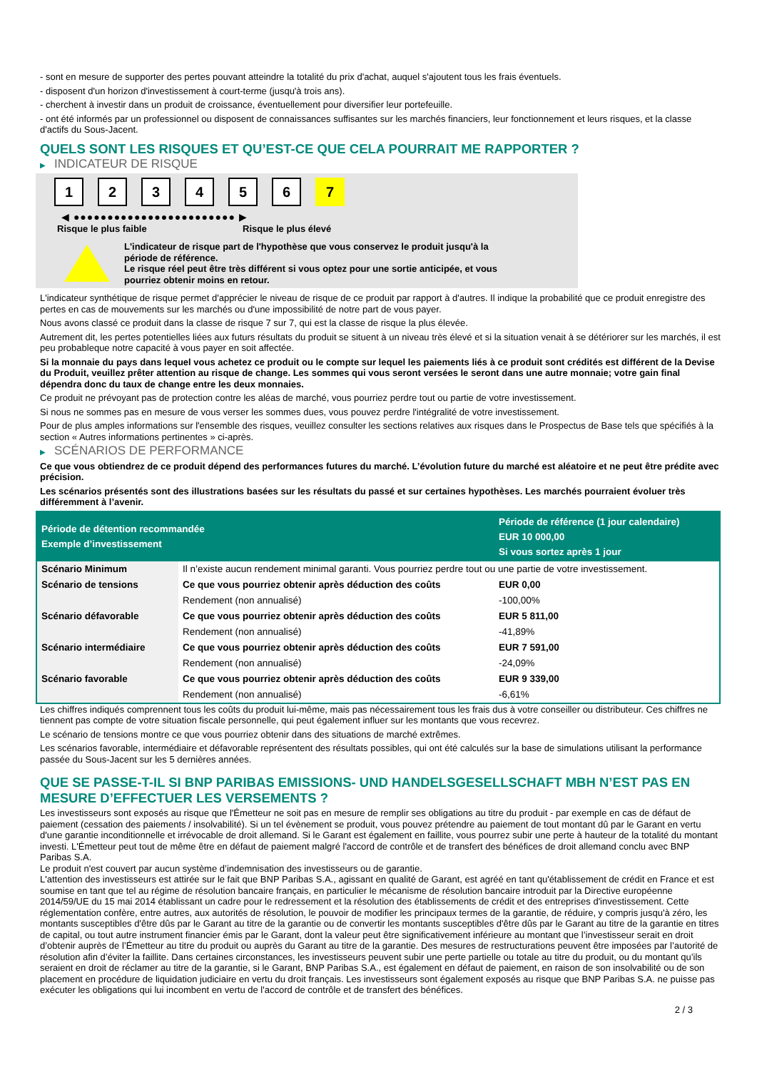- sont en mesure de supporter des pertes pouvant atteindre la totalité du prix d'achat, auquel s'ajoutent tous les frais éventuels.
- disposent d'un horizon d'investissement à court-terme (jusqu'à trois ans).
- cherchent à investir dans un produit de croissance, éventuellement pour diversifier leur portefeuille.
- ont été informés par un professionnel ou disposent de connaissances suffisantes sur les marchés financiers, leur fonctionnement et leurs risques, et la classe d'actifs du Sous-Jacent.
QUELS SONT LES RISQUES ET QU’EST-CE QUE CELA POURRAIT ME RAPPORTER ?
▶ INDICATEUR DE RISQUE
1 2 3 4 5 6 7
◀ ●●●●●●●●●●●●●●●●●●●●●●●● ▶
Risque le plus faible Risque le plus élevé
L'indicateur de risque part de l'hypothèse que vous conservez le produit jusqu'à la
période de référence.
Le risque réel peut être très différent si vous optez pour une sortie anticipée, et vous
pourriez obtenir moins en retour.
L'indicateur synthétique de risque permet d'apprécier le niveau de risque de ce produit par rapport à d'autres. Il indique la probabilité que ce produit enregistre des pertes en cas de mouvements sur les marchés ou d'une impossibilité de notre part de vous payer.
Nous avons classé ce produit dans la classe de risque 7 sur 7, qui est la classe de risque la plus élevée.
Autrement dit, les pertes potentielles liées aux futurs résultats du produit se situent à un niveau très élevé et si la situation venait à se détériorer sur les marchés, il est peu probableque notre capacité à vous payer en soit affectée.
Si la monnaie du pays dans lequel vous achetez ce produit ou le compte sur lequel les paiements liés à ce produit sont crédités est différent de la Devise du Produit, veuillez prêter attention au risque de change. Les sommes qui vous seront versées le seront dans une autre monnaie; votre gain final dépendra donc du taux de change entre les deux monnaies.
Ce produit ne prévoyant pas de protection contre les aléas de marché, vous pourriez perdre tout ou partie de votre investissement.
Si nous ne sommes pas en mesure de vous verser les sommes dues, vous pouvez perdre l'intégralité de votre investissement.
Pour de plus amples informations sur l'ensemble des risques, veuillez consulter les sections relatives aux risques dans le Prospectus de Base tels que spécifiés à la section « Autres informations pertinentes » ci-après.
▶ SCÉNARIOS DE PERFORMANCE
Ce que vous obtiendrez de ce produit dépend des performances futures du marché. L’évolution future du marché est aléatoire et ne peut être prédite avec précision.
Les scénarios présentés sont des illustrations basées sur les résultats du passé et sur certaines hypothèses. Les marchés pourraient évoluer très différemment à l’avenir.
| Période de détention recommandée Exemple d’investissement | | Période de référence (1 jour calendaire) EUR 10 000,00 Si vous sortez après 1 jour |
| --- | --- | --- |
| Scénario Minimum | Il n’existe aucun rendement minimal garanti. Vous pourriez perdre tout ou une partie de votre investissement. | |
| Scénario de tensions | Ce que vous pourriez obtenir après déduction des coûts | EUR 0,00 |
| | Rendement (non annualisé) | -100,00% |
| Scénario défavorable | Ce que vous pourriez obtenir après déduction des coûts | EUR 5 811,00 |
| | Rendement (non annualisé) | -41,89% |
| Scénario intermédiaire | Ce que vous pourriez obtenir après déduction des coûts | EUR 7 591,00 |
| | Rendement (non annualisé) | -24,09% |
| Scénario favorable | Ce que vous pourriez obtenir après déduction des coûts | EUR 9 339,00 |
| | Rendement (non annualisé) | -6,61% |
Les chiffres indiqués comprennent tous les coûts du produit lui-même, mais pas nécessairement tous les frais dus à votre conseiller ou distributeur. Ces chiffres ne tiennent pas compte de votre situation fiscale personnelle, qui peut également influer sur les montants que vous recevrez.
Le scénario de tensions montre ce que vous pourriez obtenir dans des situations de marché extrêmes.
Les scénarios favorable, intermédiaire et défavorable représentent des résultats possibles, qui ont été calculés sur la base de simulations utilisant la performance passée du Sous-Jacent sur les 5 dernières années.
QUE SE PASSE-T-IL SI BNP PARIBAS EMISSIONS- UND HANDELSGESELLSCHAFT MBH N’EST PAS EN MESURE D’EFFECTUER LES VERSEMENTS ?
Les investisseurs sont exposés au risque que l'Émetteur ne soit pas en mesure de remplir ses obligations au titre du produit - par exemple en cas de défaut de paiement (cessation des paiements / insolvabilité). Si un tel évènement se produit, vous pouvez prétendre au paiement de tout montant dû par le Garant en vertu d'une garantie inconditionnelle et irrévocable de droit allemand. Si le Garant est également en faillite, vous pourrez subir une perte à hauteur de la totalité du montant investi. L'Émetteur peut tout de même être en défaut de paiement malgré l'accord de contrôle et de transfert des bénéfices de droit allemand conclu avec BNP Paribas S.A.
Le produit n'est couvert par aucun système d’indemnisation des investisseurs ou de garantie.
L'attention des investisseurs est attirée sur le fait que BNP Paribas S.A., agissant en qualité de Garant, est agréé en tant qu'établissement de crédit en France et est soumise en tant que tel au régime de résolution bancaire français, en particulier le mécanisme de résolution bancaire introduit par la Directive européenne 2014/59/UE du 15 mai 2014 établissant un cadre pour le redressement et la résolution des établissements de crédit et des entreprises d'investissement. Cette réglementation confère, entre autres, aux autorités de résolution, le pouvoir de modifier les principaux termes de la garantie, de réduire, y compris jusqu'à zéro, les montants susceptibles d'être dûs par le Garant au titre de la garantie ou de convertir les montants susceptibles d'être dûs par le Garant au titre de la garantie en titres de capital, ou tout autre instrument financier émis par le Garant, dont la valeur peut être significativement inférieure au montant que l’investisseur serait en droit d’obtenir auprès de l’Émetteur au titre du produit ou auprès du Garant au titre de la garantie. Des mesures de restructurations peuvent être imposées par l’autorité de résolution afin d’éviter la faillite. Dans certaines circonstances, les investisseurs peuvent subir une perte partielle ou totale au titre du produit, ou du montant qu’ils seraient en droit de réclamer au titre de la garantie, si le Garant, BNP Paribas S.A., est également en défaut de paiement, en raison de son insolvabilité ou de son placement en procédure de liquidation judiciaire en vertu du droit français. Les investisseurs sont également exposés au risque que BNP Paribas S.A. ne puisse pas exécuter les obligations qui lui incombent en vertu de l'accord de contrôle et de transfert des bénéfices.
2 / 3